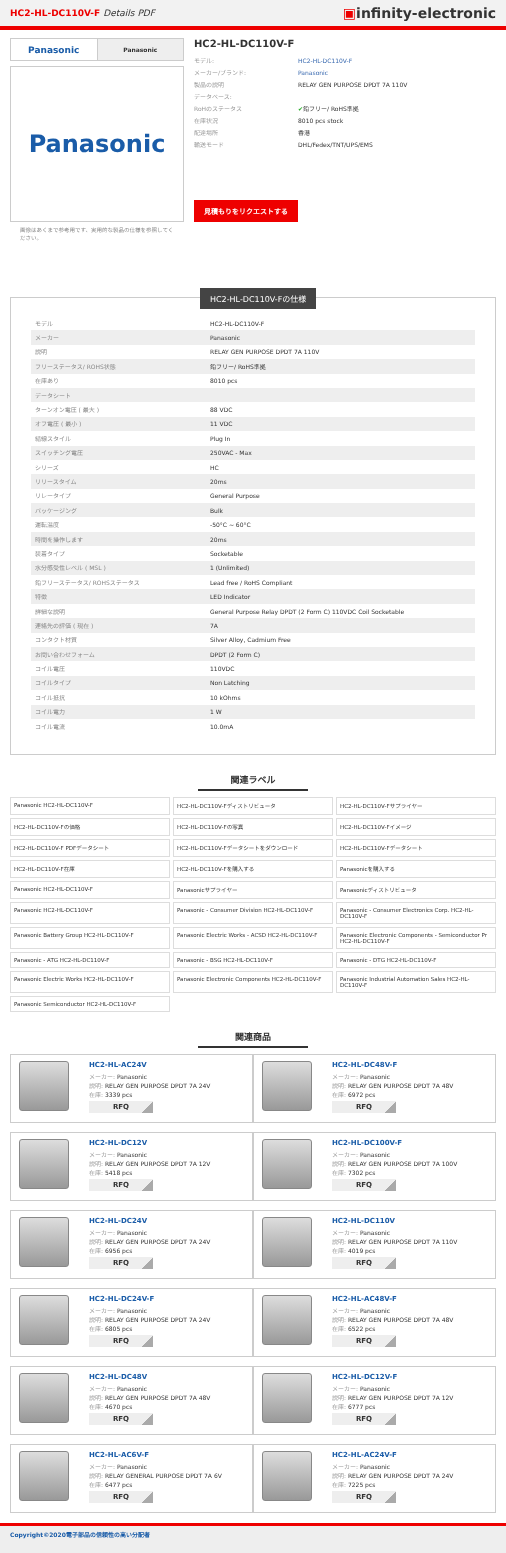HC2-HL-DC110V-F Details PDF
▣infinity-electronic
Panasonic
Panasonic
Panasonic
画像はあくまで参考用です、実用的な製品の仕様を参照してください。
HC2-HL-DC110V-F
モデル: HC2-HL-DC110V-F
メーカー/ブランド: Panasonic
製品の説明 RELAY GEN PURPOSE DPDT 7A 110V
データベース:
RoHのステータス ✔鉛フリー/ RoHS準拠
在庫状況 8010 pcs stock
配達場所 香港
輸送モード DHL/Fedex/TNT/UPS/EMS
見積もりをリクエストする
HC2-HL-DC110V-Fの仕様
| モデル | HC2-HL-DC110V-F |
| メーカー | Panasonic |
| 説明 | RELAY GEN PURPOSE DPDT 7A 110V |
| フリーステータス/ ROHS状態 | 鉛フリー/ RoHS準拠 |
| 在庫あり | 8010 pcs |
| データシート | |
| ターンオン電圧 ( 最大 ) | 88 VDC |
| オフ電圧 ( 最小 ) | 11 VDC |
| 結線スタイル | Plug In |
| スイッチング電圧 | 250VAC - Max |
| シリーズ | HC |
| リリースタイム | 20ms |
| リレータイプ | General Purpose |
| パッケージング | Bulk |
| 運転温度 | -50°C ~ 60°C |
| 時間を操作します | 20ms |
| 装着タイプ | Socketable |
| 水分感受性レベル ( MSL ) | 1 (Unlimited) |
| 鉛フリーステータス/ ROHSステータス | Lead free / RoHS Compliant |
| 特徴 | LED Indicator |
| 詳細な説明 | General Purpose Relay DPDT (2 Form C) 110VDC Coil Socketable |
| 連絡先の評価 ( 現在 ) | 7A |
| コンタクト材質 | Silver Alloy, Cadmium Free |
| お問い合わせフォーム | DPDT (2 Form C) |
| コイル電圧 | 110VDC |
| コイルタイプ | Non Latching |
| コイル抵抗 | 10 kOhms |
| コイル電力 | 1 W |
| コイル電流 | 10.0mA |
関連ラベル
Panasonic HC2-HL-DC110V-F
HC2-HL-DC110V-Fディストリビュータ
HC2-HL-DC110V-Fサプライヤー
HC2-HL-DC110V-Fの価格
HC2-HL-DC110V-Fの写真
HC2-HL-DC110V-Fイメージ
HC2-HL-DC110V-F PDFデータシート
HC2-HL-DC110V-Fデータシートをダウンロード
HC2-HL-DC110V-Fデータシート
HC2-HL-DC110V-F在庫
HC2-HL-DC110V-Fを購入する
Panasonicを購入する
Panasonic HC2-HL-DC110V-F
Panasonicサプライヤー
Panasonicディストリビュータ
Panasonic HC2-HL-DC110V-F
Panasonic - Consumer Division HC2-HL-DC110V-F
Panasonic - Consumer Electronics Corp. HC2-HL-DC110V-F
Panasonic Battery Group HC2-HL-DC110V-F
Panasonic Electric Works - ACSD HC2-HL-DC110V-F
Panasonic Electronic Components - Semiconductor Pr HC2-HL-DC110V-F
Panasonic - ATG HC2-HL-DC110V-F
Panasonic - BSG HC2-HL-DC110V-F
Panasonic - DTG HC2-HL-DC110V-F
Panasonic Electric Works HC2-HL-DC110V-F
Panasonic Electronic Components HC2-HL-DC110V-F
Panasonic Industrial Automation Sales HC2-HL-DC110V-F
Panasonic Semiconductor HC2-HL-DC110V-F
関連商品
HC2-HL-AC24V
メーカー: Panasonic
説明: RELAY GEN PURPOSE DPDT 7A 24V
在庫: 3339 pcs
RFQ
HC2-HL-DC48V-F
メーカー: Panasonic
説明: RELAY GEN PURPOSE DPDT 7A 48V
在庫: 6972 pcs
RFQ
HC2-HL-DC12V
メーカー: Panasonic
説明: RELAY GEN PURPOSE DPDT 7A 12V
在庫: 5418 pcs
RFQ
HC2-HL-DC100V-F
メーカー: Panasonic
説明: RELAY GEN PURPOSE DPDT 7A 100V
在庫: 7302 pcs
RFQ
HC2-HL-DC24V
メーカー: Panasonic
説明: RELAY GEN PURPOSE DPDT 7A 24V
在庫: 6956 pcs
RFQ
HC2-HL-DC110V
メーカー: Panasonic
説明: RELAY GEN PURPOSE DPDT 7A 110V
在庫: 4019 pcs
RFQ
HC2-HL-DC24V-F
メーカー: Panasonic
説明: RELAY GEN PURPOSE DPDT 7A 24V
在庫: 6805 pcs
RFQ
HC2-HL-AC48V-F
メーカー: Panasonic
説明: RELAY GEN PURPOSE DPDT 7A 48V
在庫: 6522 pcs
RFQ
HC2-HL-DC48V
メーカー: Panasonic
説明: RELAY GEN PURPOSE DPDT 7A 48V
在庫: 4670 pcs
RFQ
HC2-HL-DC12V-F
メーカー: Panasonic
説明: RELAY GEN PURPOSE DPDT 7A 12V
在庫: 6777 pcs
RFQ
HC2-HL-AC6V-F
メーカー: Panasonic
説明: RELAY GENERAL PURPOSE DPDT 7A 6V
在庫: 6477 pcs
RFQ
HC2-HL-AC24V-F
メーカー: Panasonic
説明: RELAY GEN PURPOSE DPDT 7A 24V
在庫: 7225 pcs
RFQ
Copyright©2020電子部品の信頼性の高い分配者